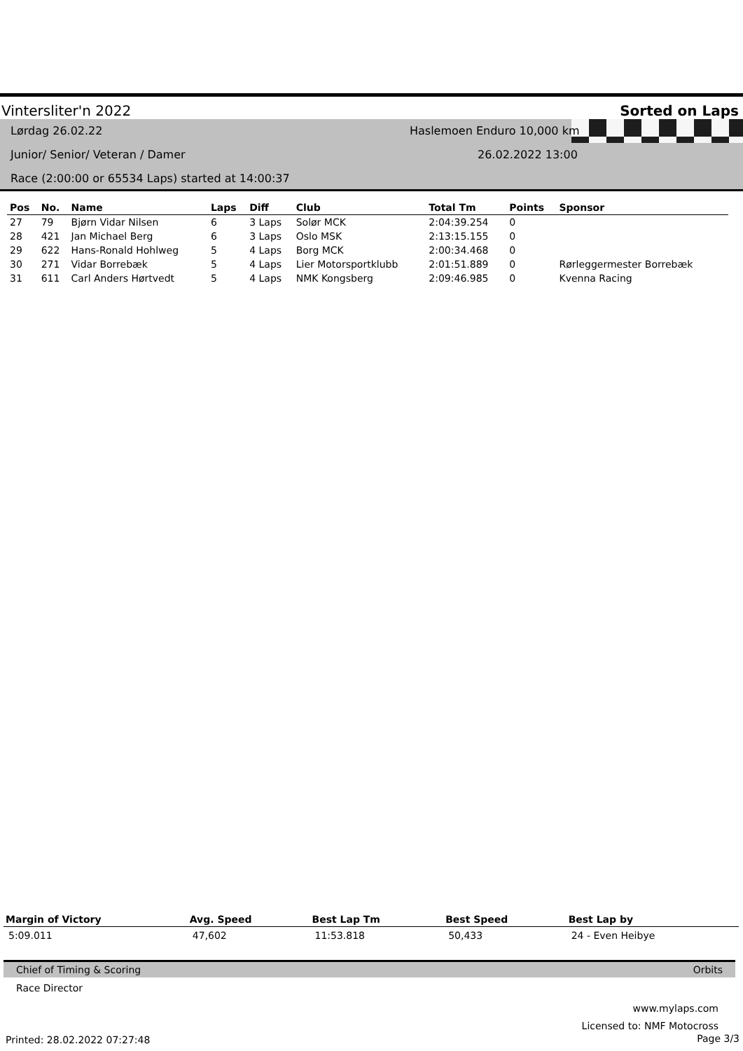Vintersliter'n 2022 Sorted on Laps
Lørdag 26.02.22
Junior/ Senior/ Veteran / Damer
Race (2:00:00 or 65534 Laps) started at 14:00:37
Haslemoen Enduro 10,000 km
26.02.2022 13:00
| Pos | No. | Name | Laps | Diff | Club | Total Tm | Points | Sponsor |
| --- | --- | --- | --- | --- | --- | --- | --- | --- |
| 27 | 79 | Bjørn Vidar Nilsen | 6 | 3 Laps | Solør MCK | 2:04:39.254 | 0 | |
| 28 | 421 | Jan Michael Berg | 6 | 3 Laps | Oslo MSK | 2:13:15.155 | 0 | |
| 29 | 622 | Hans-Ronald Hohlweg | 5 | 4 Laps | Borg MCK | 2:00:34.468 | 0 | |
| 30 | 271 | Vidar Borrebæk | 5 | 4 Laps | Lier Motorsportklubb | 2:01:51.889 | 0 | Rørleggermester Borrebæk |
| 31 | 611 | Carl Anders Hørtvedt | 5 | 4 Laps | NMK Kongsberg | 2:09:46.985 | 0 | Kvenna Racing |
| Margin of Victory | Avg. Speed | Best Lap Tm | Best Speed | Best Lap by |
| --- | --- | --- | --- | --- |
| 5:09.011 | 47,602 | 11:53.818 | 50,433 | 24 - Even Heibye |
Chief of Timing & Scoring Orbits
Race Director
www.mylaps.com
Licensed to: NMF Motocross
Printed: 28.02.2022 07:27:48 Page 3/3